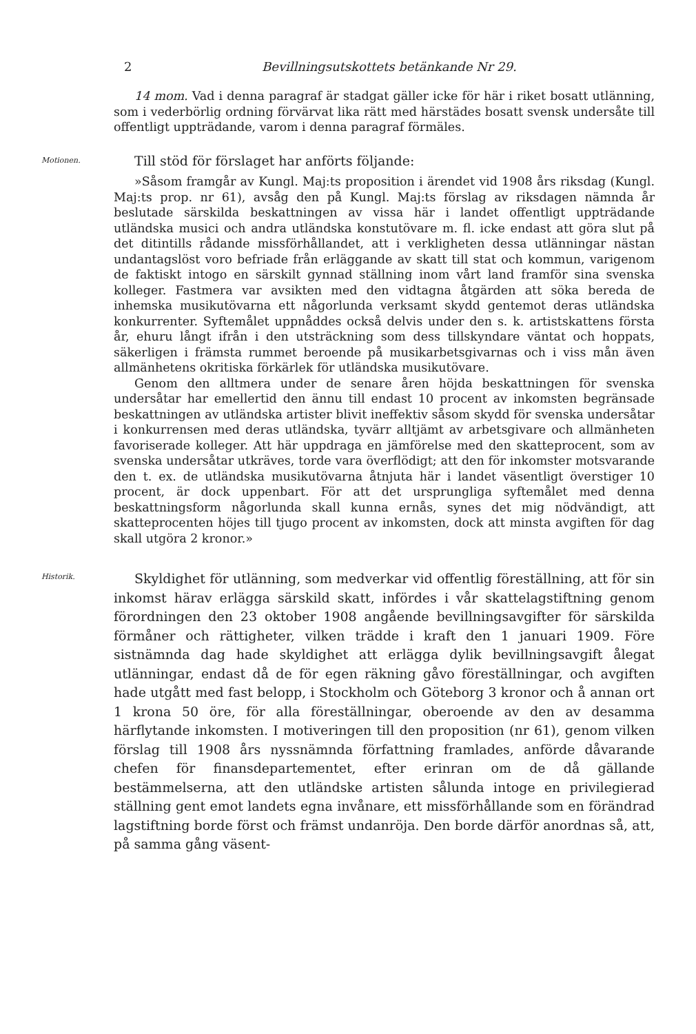2 Bevillningsutskottets betänkande Nr 29.
14 mom. Vad i denna paragraf är stadgat gäller icke för här i riket bosatt utlänning, som i vederbörlig ordning förvärvat lika rätt med härstädes bosatt svensk undersåte till offentligt uppträdande, varom i denna paragraf förmäles.
Motionen.
Till stöd för förslaget har anförts följande:
»Såsom framgår av Kungl. Maj:ts proposition i ärendet vid 1908 års riksdag (Kungl. Maj:ts prop. nr 61), avsåg den på Kungl. Maj:ts förslag av riksdagen nämnda år beslutade särskilda beskattningen av vissa här i landet offentligt uppträdande utländska musici och andra utländska konstutövare m. fl. icke endast att göra slut på det ditintills rådande missförhållandet, att i verkligheten dessa utlänningar nästan undantagslöst voro befriade från erläggande av skatt till stat och kommun, varigenom de faktiskt intogo en särskilt gynnad ställning inom vårt land framför sina svenska kolleger. Fastmera var avsikten med den vidtagna åtgärden att söka bereda de inhemska musikutövarna ett någorlunda verksamt skydd gentemot deras utländska konkurrenter. Syftemålet uppnåddes också delvis under den s. k. artistskattens första år, ehuru långt ifrån i den utsträckning som dess tillskyndare väntat och hoppats, säkerligen i främsta rummet beroende på musikarbetsgivarnas och i viss mån även allmänhetens okritiska förkärlek för utländska musikutövare.
Genom den alltmera under de senare åren höjda beskattningen för svenska undersåtar har emellertid den ännu till endast 10 procent av inkomsten begränsade beskattningen av utländska artister blivit ineffektiv såsom skydd för svenska undersåtar i konkurrensen med deras utländska, tyvärr alltjämt av arbetsgivare och allmänheten favoriserade kolleger. Att här uppdraga en jämförelse med den skatteprocent, som av svenska undersåtar utkräves, torde vara överflödigt; att den för inkomster motsvarande den t. ex. de utländska musikutövarna åtnjuta här i landet väsentligt överstiger 10 procent, är dock uppenbart. För att det ursprungliga syftemålet med denna beskattningsform någorlunda skall kunna ernås, synes det mig nödvändigt, att skatteprocenten höjes till tjugo procent av inkomsten, dock att minsta avgiften för dag skall utgöra 2 kronor.»
Historik.
Skyldighet för utlänning, som medverkar vid offentlig föreställning, att för sin inkomst härav erlägga särskild skatt, infördes i vår skattelagstiftning genom förordningen den 23 oktober 1908 angående bevillningsavgifter för särskilda förmåner och rättigheter, vilken trädde i kraft den 1 januari 1909. Före sistnämnda dag hade skyldighet att erlägga dylik bevillningsavgift ålegat utlänningar, endast då de för egen räkning gåvo föreställningar, och avgiften hade utgått med fast belopp, i Stockholm och Göteborg 3 kronor och å annan ort 1 krona 50 öre, för alla föreställningar, oberoende av den av desamma härflytande inkomsten. I motiveringen till den proposition (nr 61), genom vilken förslag till 1908 års nyssnämnda författning framlades, anförde dåvarande chefen för finansdepartementet, efter erinran om de då gällande bestämmelserna, att den utländske artisten sålunda intoge en privilegierad ställning gent emot landets egna invånare, ett missförhållande som en förändrad lagstiftning borde först och främst undanröja. Den borde därför anordnas så, att, på samma gång väsent-